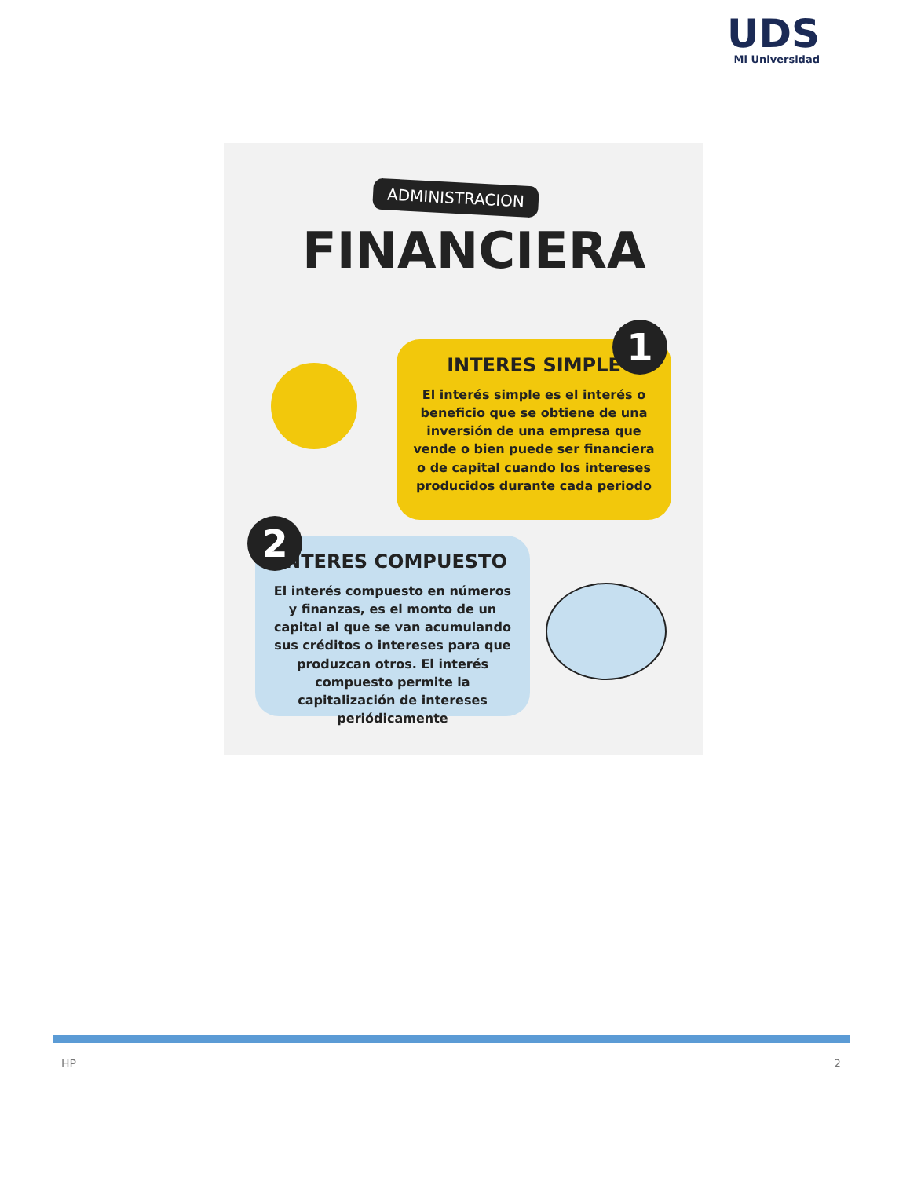UDS
Mi Universidad
ADMINISTRACION
FINANCIERA
INTERES SIMPLE
El interés simple es el interés o beneficio que se obtiene de una inversión de una empresa que vende o bien puede ser financiera o de capital cuando los intereses producidos durante cada periodo
1
INTERES COMPUESTO
El interés compuesto en números y finanzas, es el monto de un capital al que se van acumulando sus créditos o intereses para que produzcan otros. El interés compuesto permite la capitalización de intereses periódicamente
2
HP 2